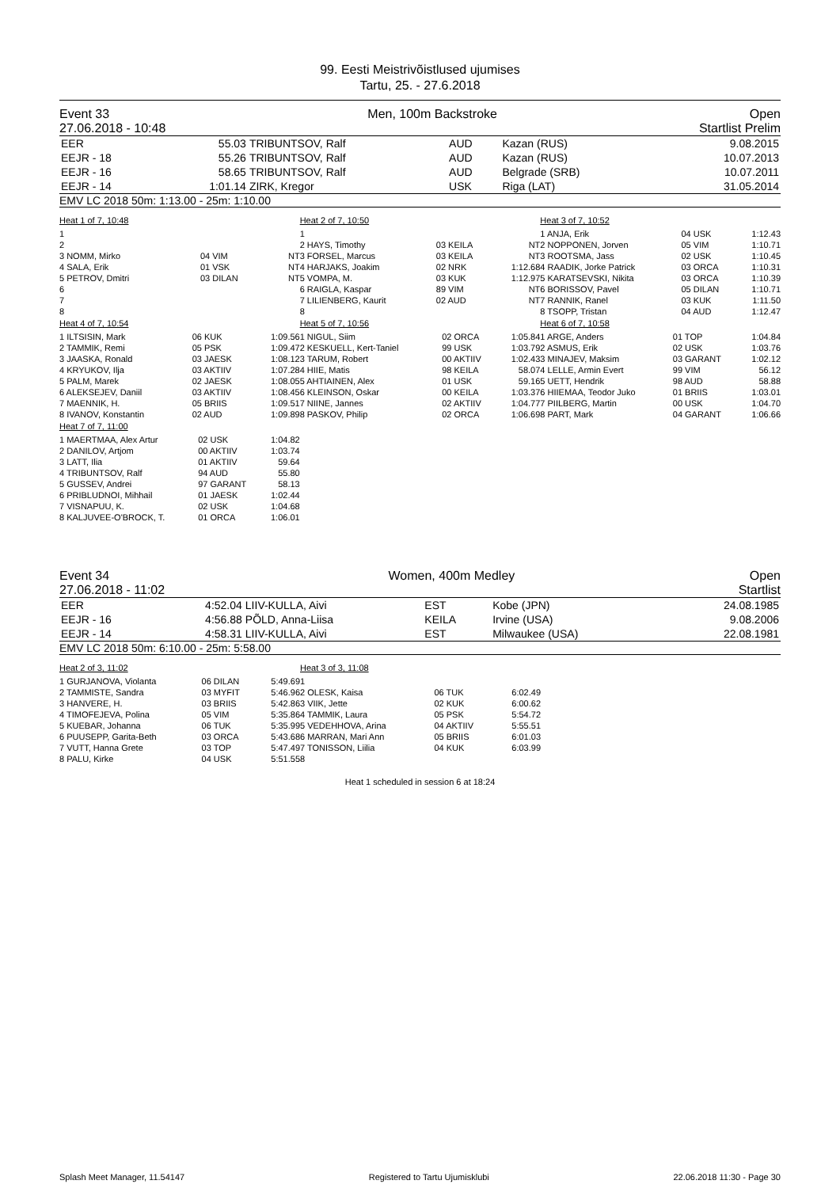99. Eesti Meistrivõistlused ujumises
Tartu, 25. - 27.6.2018
Event 33
27.06.2018 - 10:48 Men, 100m Backstroke Open
Startlist Prelim
| EER | 55.03 | TRIBUNTSOV, Ralf | AUD | Kazan (RUS) | 9.08.2015 |
| EEJR - 18 | 55.26 | TRIBUNTSOV, Ralf | AUD | Kazan (RUS) | 10.07.2013 |
| EEJR - 16 | 58.65 | TRIBUNTSOV, Ralf | AUD | Belgrade (SRB) | 10.07.2011 |
| EEJR - 14 | 1:01.14 | ZIRK, Kregor | USK | Riga (LAT) | 31.05.2014 |
EMV LC 2018 50m: 1:13.00 - 25m: 1:10.00
Heat 1 of 7, 10:48
| 1 | | | |
| 2 | | | |
| 3 NOMM, Mirko | 04 VIM | NT | |
| 4 SALA, Erik | 01 VSK | NT | |
| 5 PETROV, Dmitri | 03 DILAN | NT | |
| 6 | | | |
| 7 | | | |
| 8 | | | |
Heat 4 of 7, 10:54
| 1 ILTSISIN, Mark | 06 KUK | 1:09.56 |
| 2 TAMMIK, Remi | 05 PSK | 1:09.47 |
| 3 JAASKA, Ronald | 03 JAESK | 1:08.12 |
| 4 KRYUKOV, Ilja | 03 AKTIIV | 1:07.28 |
| 5 PALM, Marek | 02 JAESK | 1:08.05 |
| 6 ALEKSEJEV, Daniil | 03 AKTIIV | 1:08.45 |
| 7 MAENNIK, H. | 05 BRIIS | 1:09.51 |
| 8 IVANOV, Konstantin | 02 AUD | 1:09.89 |
Heat 7 of 7, 11:00
| 1 MAERTMAA, Alex Artur | 02 USK | 1:04.82 |
| 2 DANILOV, Artjom | 00 AKTIIV | 1:03.74 |
| 3 LATT, Ilia | 01 AKTIIV | 59.64 |
| 4 TRIBUNTSOV, Ralf | 94 AUD | 55.80 |
| 5 GUSSEV, Andrei | 97 GARANT | 58.13 |
| 6 PRIBLUDNOI, Mihhail | 01 JAESK | 1:02.44 |
| 7 VISNAPUU, K. | 02 USK | 1:04.68 |
| 8 KALJUVEE-O'BROCK, T. | 01 ORCA | 1:06.01 |
Heat 2 of 7, 10:50
| 1 | | |
| 2 HAYS, Timothy | 03 KEILA | NT |
| 3 FORSEL, Marcus | 03 KEILA | NT |
| 4 HARJAKS, Joakim | 02 NRK | 1:12.68 |
| 5 VOMPA, M. | 03 KUK | 1:12.97 |
| 6 RAIGLA, Kaspar | 89 VIM | NT |
| 7 LILIENBERG, Kaurit | 02 AUD | NT |
| 8 | | |
Heat 5 of 7, 10:56
| 1 NIGUL, Siim | 02 ORCA | 1:05.84 |
| 2 KESKUELL, Kert-Taniel | 99 USK | 1:03.79 |
| 3 TARUM, Robert | 00 AKTIIV | 1:02.43 |
| 4 HIIE, Matis | 98 KEILA | 58.07 |
| 5 AHTIAINEN, Alex | 01 USK | 59.16 |
| 6 KLEINSON, Oskar | 00 KEILA | 1:03.37 |
| 7 NIINE, Jannes | 02 AKTIIV | 1:04.77 |
| 8 PASKOV, Philip | 02 ORCA | 1:06.69 |
Heat 3 of 7, 10:52
| 1 ANJA, Erik | 04 USK | 1:12.43 |
| 2 NOPPONEN, Jorven | 05 VIM | 1:10.71 |
| 3 ROOTSMA, Jass | 02 USK | 1:10.45 |
| 4 RAADIK, Jorke Patrick | 03 ORCA | 1:10.31 |
| 5 KARATSEVSKI, Nikita | 03 ORCA | 1:10.39 |
| 6 BORISSOV, Pavel | 05 DILAN | 1:10.71 |
| 7 RANNIK, Ranel | 03 KUK | 1:11.50 |
| 8 TSOPP, Tristan | 04 AUD | 1:12.47 |
Heat 6 of 7, 10:58
| 1 ARGE, Anders | 01 TOP | 1:04.84 |
| 2 ASMUS, Erik | 02 USK | 1:03.76 |
| 3 MINAJEV, Maksim | 03 GARANT | 1:02.12 |
| 4 LELLE, Armin Evert | 99 VIM | 56.12 |
| 5 UETT, Hendrik | 98 AUD | 58.88 |
| 6 HIIEMAA, Teodor Juko | 01 BRIIS | 1:03.01 |
| 7 PIILBERG, Martin | 00 USK | 1:04.70 |
| 8 PART, Mark | 04 GARANT | 1:06.66 |
Event 34
27.06.2018 - 11:02 Women, 400m Medley Open
Startlist
| EER | 4:52.04 | LIIV-KULLA, Aivi | EST | Kobe (JPN) | 24.08.1985 |
| EEJR - 16 | 4:56.88 | PÕLD, Anna-Liisa | KEILA | Irvine (USA) | 9.08.2006 |
| EEJR - 14 | 4:58.31 | LIIV-KULLA, Aivi | EST | Milwaukee (USA) | 22.08.1981 |
EMV LC 2018 50m: 6:10.00 - 25m: 5:58.00
Heat 2 of 3, 11:02
| 1 GURJANOVA, Violanta | 06 DILAN | 5:49.69 |
| 2 TAMMISTE, Sandra | 03 MYFIT | 5:46.96 |
| 3 HANVERE, H. | 03 BRIIS | 5:42.86 |
| 4 TIMOFEJEVA, Polina | 05 VIM | 5:35.86 |
| 5 KUEBAR, Johanna | 06 TUK | 5:35.99 |
| 6 PUUSEPP, Garita-Beth | 03 ORCA | 5:43.68 |
| 7 VUTT, Hanna Grete | 03 TOP | 5:47.49 |
| 8 PALU, Kirke | 04 USK | 5:51.55 |
Heat 3 of 3, 11:08
| 1 | | |
| 2 OLESK, Kaisa | 06 TUK | 6:02.49 |
| 3 VIIK, Jette | 02 KUK | 6:00.62 |
| 4 TAMMIK, Laura | 05 PSK | 5:54.72 |
| 5 VEDEHHOVA, Arina | 04 AKTIIV | 5:55.51 |
| 6 MARRAN, Mari Ann | 05 BRIIS | 6:01.03 |
| 7 TONISSON, Liilia | 04 KUK | 6:03.99 |
| 8 | | |
Heat 1 scheduled in session 6 at 18:24
Splash Meet Manager, 11.54147 Registered to Tartu Ujumisklubi 22.06.2018 11:30 - Page 30